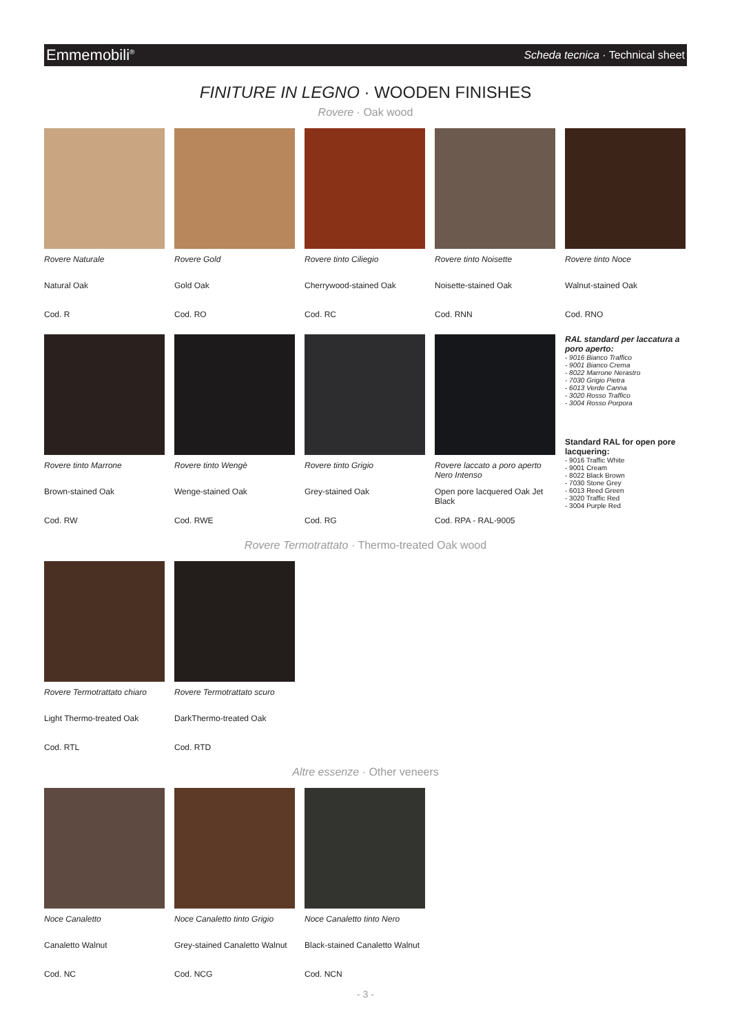Emmemobili<sup>®</sup> Scheda tecnica · Technical sheet
FINITURE IN LEGNO · WOODEN FINISHES
Rovere · Oak wood
Rovere Naturale
Natural Oak
Cod. R
Rovere Gold
Gold Oak
Cod. RO
Rovere tinto Ciliegio
Cherrywood-stained Oak
Cod. RC
Rovere tinto Noisette
Noisette-stained Oak
Cod. RNN
Rovere tinto Noce
Walnut-stained Oak
Cod. RNO
Rovere tinto Marrone
Brown-stained Oak
Cod. RW
Rovere tinto Wengè
Wenge-stained Oak
Cod. RWE
Rovere tinto Grigio
Grey-stained Oak
Cod. RG
Rovere laccato a poro aperto Nero Intenso
Open pore lacquered Oak Jet Black
Cod. RPA - RAL-9005
RAL standard per laccatura a poro aperto:
- 9016 Bianco Traffico
- 9001 Bianco Crema
- 8022 Marrone Nerastro
- 7030 Grigio Pietra
- 6013 Verde Canna
- 3020 Rosso Traffico
- 3004 Rosso Porpora
Standard RAL for open pore lacquering:
- 9016 Traffic White
- 9001 Cream
- 8022 Black Brown
- 7030 Stone Grey
- 6013 Reed Green
- 3020 Traffic Red
- 3004 Purple Red
Rovere Termotrattato · Thermo-treated Oak wood
Rovere Termotrattato chiaro
Light Thermo-treated Oak
Cod. RTL
Rovere Termotrattato scuro
DarkThermo-treated Oak
Cod. RTD
Altre essenze · Other veneers
Noce Canaletto
Canaletto Walnut
Cod. NC
Noce Canaletto tinto Grigio
Grey-stained Canaletto Walnut
Cod. NCG
Noce Canaletto tinto Nero
Black-stained Canaletto Walnut
Cod. NCN
- 3 -